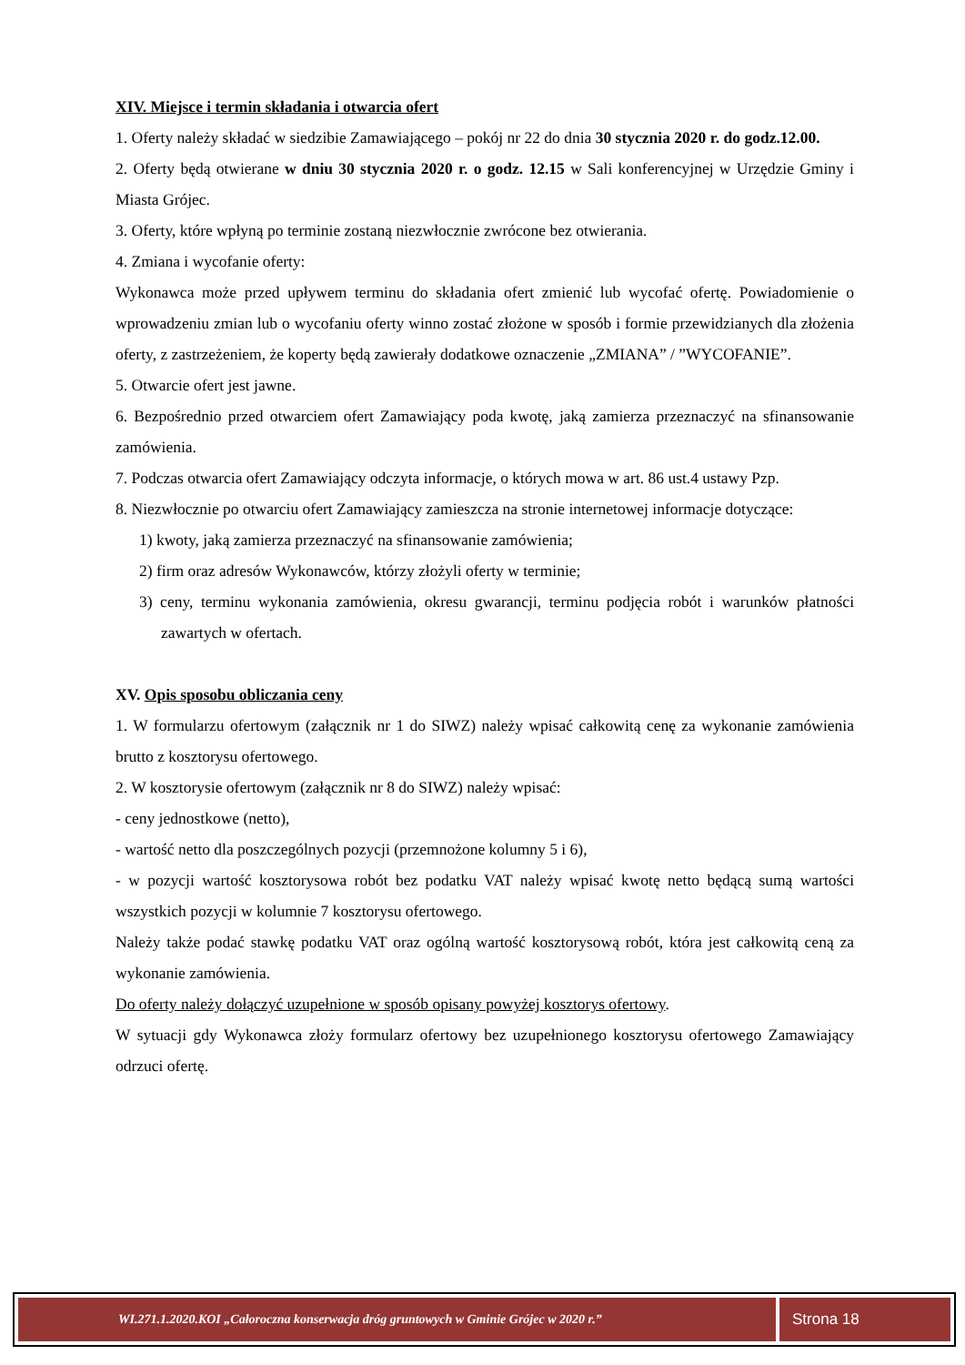XIV. Miejsce i termin składania i otwarcia ofert
1. Oferty należy składać w siedzibie Zamawiającego – pokój nr 22 do dnia 30 stycznia 2020 r. do godz.12.00.
2. Oferty będą otwierane w dniu 30 stycznia 2020 r. o godz. 12.15 w Sali konferencyjnej w Urzędzie Gminy i Miasta Grójec.
3. Oferty, które wpłyną po terminie zostaną niezwłocznie zwrócone bez otwierania.
4. Zmiana i wycofanie oferty:
Wykonawca może przed upływem terminu do składania ofert zmienić lub wycofać ofertę. Powiadomienie o wprowadzeniu zmian lub o wycofaniu oferty winno zostać złożone w sposób i formie przewidzianych dla złożenia oferty, z zastrzeżeniem, że koperty będą zawierały dodatkowe oznaczenie „ZMIANA” / ”WYCOFANIE”.
5. Otwarcie ofert jest jawne.
6. Bezpośrednio przed otwarciem ofert Zamawiający poda kwotę, jaką zamierza przeznaczyć na sfinansowanie zamówienia.
7. Podczas otwarcia ofert Zamawiający odczyta informacje, o których mowa w art. 86 ust.4 ustawy Pzp.
8. Niezwłocznie po otwarciu ofert Zamawiający zamieszcza na stronie internetowej informacje dotyczące:
1) kwoty, jaką zamierza przeznaczyć na sfinansowanie zamówienia;
2) firm oraz adresów Wykonawców, którzy złożyli oferty w terminie;
3) ceny, terminu wykonania zamówienia, okresu gwarancji, terminu podjęcia robót i warunków płatności zawartych w ofertach.
XV. Opis sposobu obliczania ceny
1. W formularzu ofertowym (załącznik nr 1 do SIWZ) należy wpisać całkowitą cenę za wykonanie zamówienia brutto z kosztorysu ofertowego.
2. W kosztorysie ofertowym (załącznik nr 8 do SIWZ) należy wpisać:
- ceny jednostkowe (netto),
- wartość netto dla poszczególnych pozycji (przemnożone kolumny 5 i 6),
- w pozycji wartość kosztorysowa robót bez podatku VAT należy wpisać kwotę netto będącą sumą wartości wszystkich pozycji w kolumnie 7 kosztorysu ofertowego.
Należy także podać stawkę podatku VAT oraz ogólną wartość kosztorysową robót, która jest całkowitą ceną za wykonanie zamówienia.
Do oferty należy dołączyć uzupełnione w sposób opisany powyżej kosztorys ofertowy.
W sytuacji gdy Wykonawca złoży formularz ofertowy bez uzupełnionego kosztorysu ofertowego Zamawiający odrzuci ofertę.
WI.271.1.2020.KOI „Całoroczna konserwacja dróg gruntowych w Gminie Grójec w 2020 r.”
Strona 18